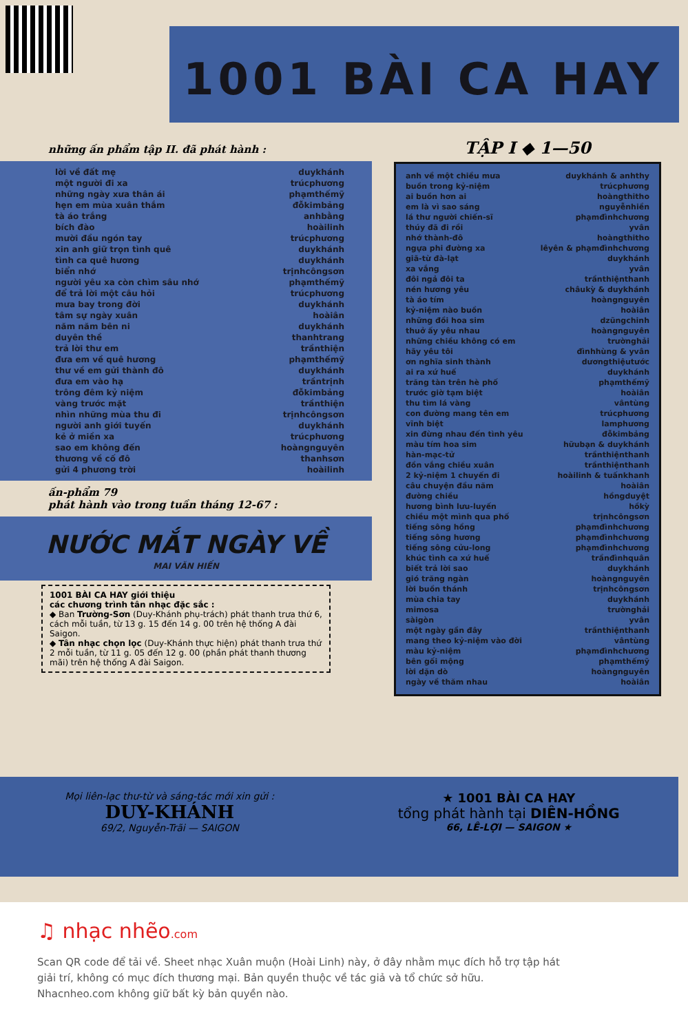1001 BÀI CA HAY
những ấn phẩm tập II. đã phát hành :
| lời về đất mẹ | duykhánh |
| một người đi xa | trúcphương |
| những ngày xưa thân ái | phạmthếmỹ |
| hẹn em mùa xuân thắm | đỗkimbảng |
| tà áo trắng | anhbằng |
| bích đào | hoàilinh |
| mười đầu ngón tay | trúcphương |
| xin anh giữ trọn tình quê | duykhánh |
| tình ca quê hương | duykhánh |
| biển nhớ | trịnhcôngsơn |
| người yêu xa còn chìm sâu nhớ | phạmthếmỹ |
| để trả lời một câu hỏi | trúcphương |
| mưa bay trong đời | duykhánh |
| tâm sự ngày xuân | hoàiân |
| năm năm bên ni | duykhánh |
| duyên thề | thanhtrang |
| trả lời thư em | trầnthiện |
| đưa em về quê hương | phạmthếmỹ |
| thư về em gửi thành đô | duykhánh |
| đưa em vào hạ | trầntrịnh |
| trông đêm kỷ niệm | đỗkimbảng |
| vàng trước mặt | trầnthiện |
| nhìn những mùa thu đi | trịnhcôngsơn |
| người anh giới tuyến | duykhánh |
| kẻ ở miền xa | trúcphương |
| sao em không đến | hoàngnguyên |
| thương về cố đô | thanhsơn |
| gửi 4 phương trời | hoàilinh |
ấn-phẩm 79
phát hành vào trong tuần tháng 12-67 :
NƯỚC MẮT NGÀY VỀ
MAI VĂN HIẾN
1001 BÀI CA HAY giới thiệu
các chương trình tân nhạc đặc sắc :
◆ Ban Trường-Sơn (Duy-Khánh phụ-trách) phát thanh trưa thứ 6, cách mỗi tuần, từ 13 g. 15 đến 14 g. 00 trên hệ thống A đài Saigon.
◆ Tân nhạc chọn lọc (Duy-Khánh thực hiện) phát thanh trưa thứ 2 mỗi tuần, từ 11 g. 05 đến 12 g. 00 (phần phát thanh thương mãi) trên hệ thống A đài Saigon.
TẬP I ◆ 1—50
| anh về một chiều mưa | duykhánh & anhthy |
| buồn trong kỷ-niệm | trúcphương |
| ai buồn hơn ai | hoàngthitho |
| em là vì sao sáng | nguyễnhiền |
| lá thư người chiến-sĩ | phạmđìnhchương |
| thúy đã đi rồi | yvân |
| nhớ thành-đô | hoàngthitho |
| ngựa phi đường xa | lêyên & phạmđìnhchương |
| giã-từ đà-lạt | duykhánh |
| xa vắng | yvân |
| đôi ngả đôi ta | trầnthiệnthanh |
| nén hương yêu | châukỳ & duykhánh |
| tà áo tím | hoàngnguyên |
| kỷ-niệm nào buồn | hoàiân |
| những đồi hoa sim | dzũngchinh |
| thuở ấy yêu nhau | hoàngnguyên |
| những chiều không có em | trườnghải |
| hãy yêu tôi | đìnhhùng & yvân |
| ơn nghĩa sinh thành | dươngthiệutước |
| ai ra xứ huế | duykhánh |
| trăng tàn trên hè phố | phạmthếmỹ |
| trước giờ tạm biệt | hoàiân |
| thu tìm lá vàng | vântùng |
| con đường mang tên em | trúcphương |
| vĩnh biệt | lamphương |
| xin đừng nhau đến tình yêu | đỗkimbảng |
| màu tím hoa sim | hữubạn & duykhánh |
| hàn-mạc-tử | trầnthiệnthanh |
| đồn vắng chiều xuân | trầnthiệnthanh |
| 2 kỷ-niệm 1 chuyến đi | hoàilinh & tuấnkhanh |
| câu chuyện đầu năm | hoàiân |
| đường chiều | hồngduyệt |
| hương bình lưu-luyến | hồkỳ |
| chiều một mình qua phố | trịnhcôngsơn |
| tiếng sông hồng | phạmđìnhchương |
| tiếng sông hương | phạmđìnhchương |
| tiếng sông cửu-long | phạmđìnhchương |
| khúc tình ca xứ huế | trầnđìnhquân |
| biết trả lời sao | duykhánh |
| gió trăng ngàn | hoàngnguyên |
| lời buồn thánh | trịnhcôngsơn |
| mùa chia tay | duykhánh |
| mimosa | trườnghải |
| sàigòn | yvân |
| một ngày gần đây | trầnthiệnthanh |
| mang theo kỷ-niệm vào đời | vântùng |
| màu kỷ-niệm | phạmđìnhchương |
| bên gối mộng | phạmthếmỹ |
| lời dặn dò | hoàngnguyên |
| ngày về thăm nhau | hoàiân |
Mọi liên-lạc thư-từ và sáng-tác mới xin gửi :
DUY-KHÁNH
69/2, Nguyễn-Trãi — SAIGON
★ 1001 BÀI CA HAY
tổng phát hành tại DIÊN-HỒNG
66, LÊ-LỢI — SAIGON ★
♫ nhạc nhẽo.com
Scan QR code để tải về. Sheet nhạc Xuân muộn (Hoài Linh) này, ở đây nhằm mục đích hỗ trợ tập hát
giải trí, không có mục đích thương mại. Bản quyền thuộc về tác giả và tổ chức sở hữu.
Nhacnheo.com không giữ bất kỳ bản quyền nào.